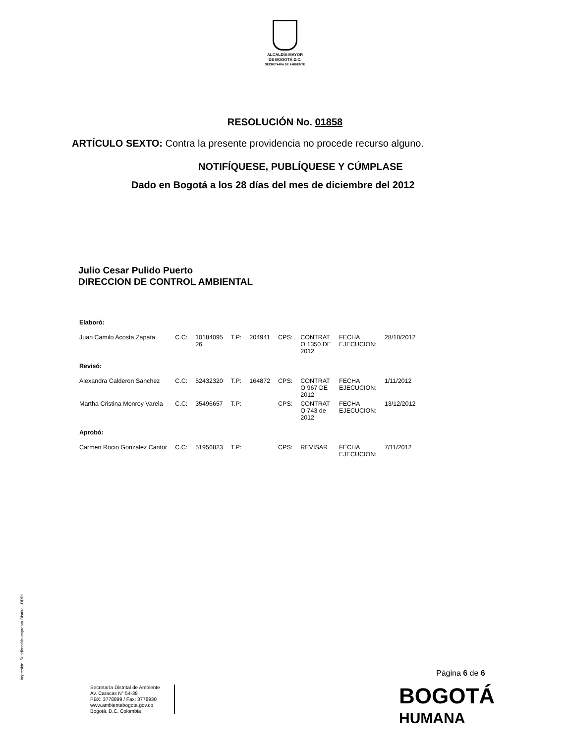ALCALDÍA MAYOR
DE BOGOTÁ D.C.
SECRETARÍA DE AMBIENTE
RESOLUCIÓN No. 01858
ARTÍCULO SEXTO: Contra la presente providencia no procede recurso alguno.
NOTIFÍQUESE, PUBLÍQUESE Y CÚMPLASE
Dado en Bogotá a los 28 días del mes de diciembre del 2012
Julio Cesar Pulido Puerto
DIRECCION DE CONTROL AMBIENTAL
| Elaboró: | | | | | | | | |
| Juan Camilo Acosta Zapata | C.C: | 10184095 26 | T.P: | 204941 | CPS: | CONTRAT O 1350 DE 2012 | FECHA EJECUCION: | 28/10/2012 |
| Revisó: | | | | | | | | |
| Alexandra Calderon Sanchez | C.C: | 52432320 | T.P: | 164872 | CPS: | CONTRAT O 967 DE 2012 | FECHA EJECUCION: | 1/11/2012 |
| Martha Cristina Monroy Varela | C.C: | 35496657 | T.P: | | CPS: | CONTRAT O 743 de 2012 | FECHA EJECUCION: | 13/12/2012 |
| Aprobó: | | | | | | | | |
| Carmen Rocio Gonzalez Cantor | C.C: | 51956823 | T.P: | | CPS: | REVISAR | FECHA EJECUCION: | 7/11/2012 |
Impresión: Subdirección Imprenta Distrital -DDDI
Página 6 de 6
Secretaría Distrital de Ambiente
Av. Caracas N° 54-38
PBX: 3778899 / Fax: 3778930
www.ambientebogota.gov.co
Bogotá, D.C. Colombia
BOGOTÁ
HUMANA